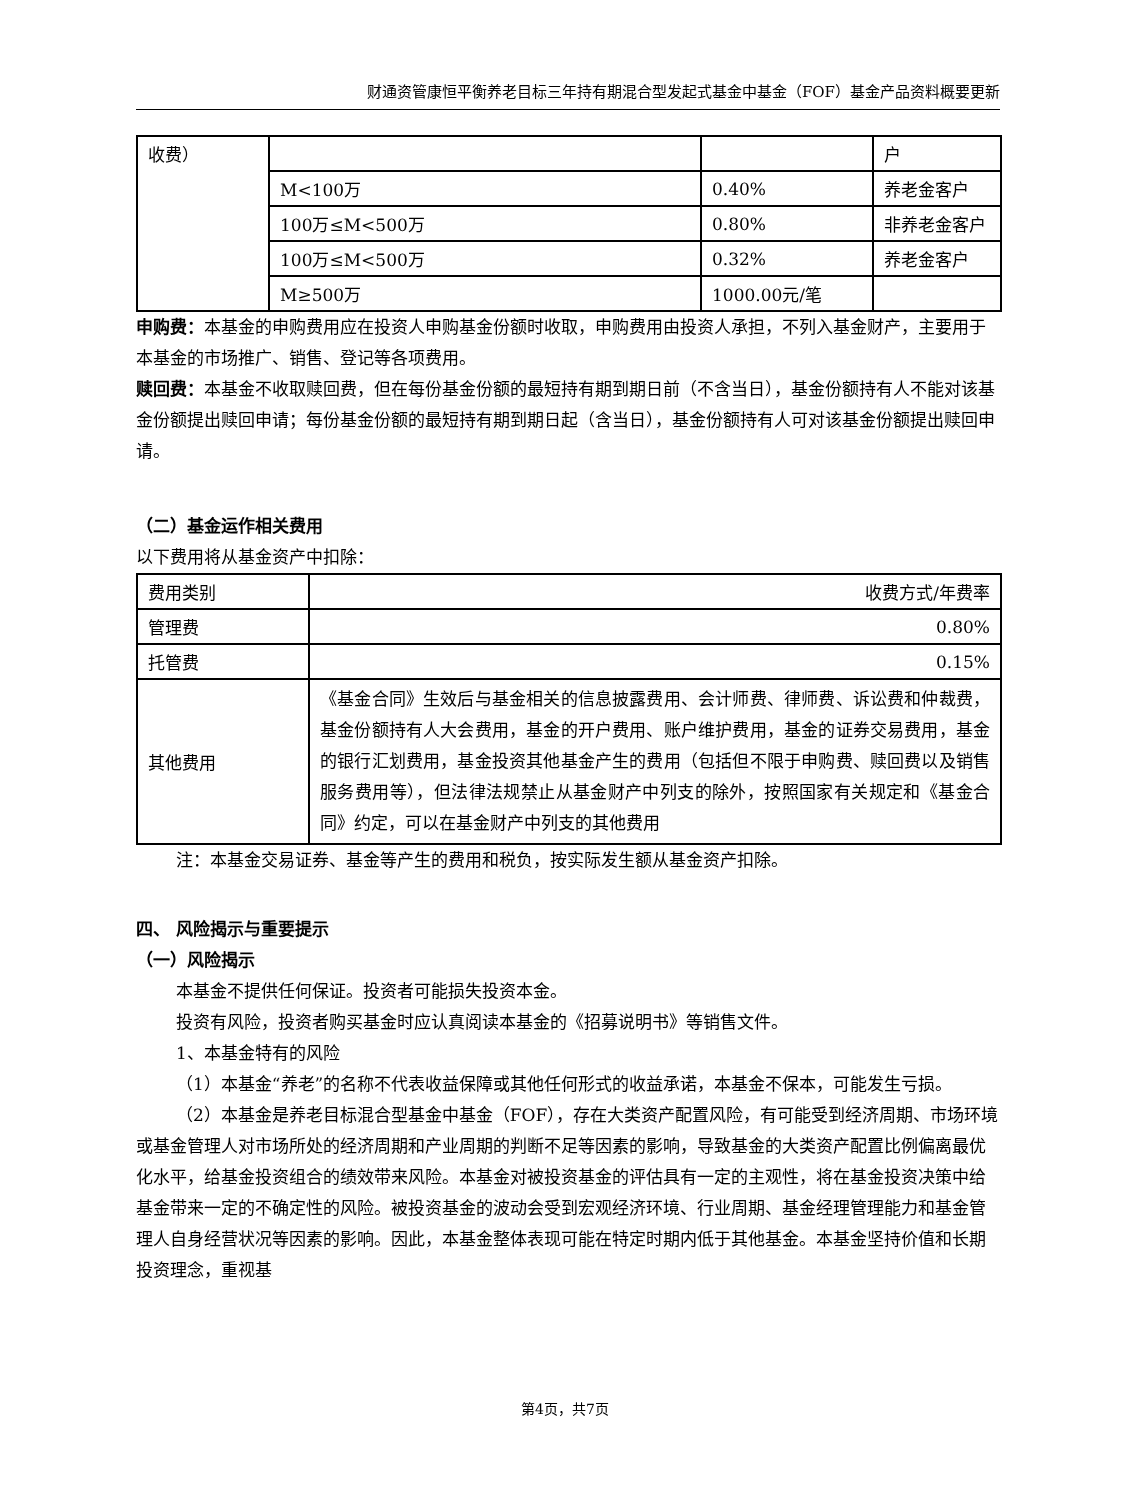财通资管康恒平衡养老目标三年持有期混合型发起式基金中基金（FOF）基金产品资料概要更新
| 收费） | | | 户 |
| | M<100万 | 0.40% | 养老金客户 |
| | 100万≤M<500万 | 0.80% | 非养老金客户 |
| | 100万≤M<500万 | 0.32% | 养老金客户 |
| | M≥500万 | 1000.00元/笔 | |
申购费：本基金的申购费用应在投资人申购基金份额时收取，申购费用由投资人承担，不列入基金财产，主要用于本基金的市场推广、销售、登记等各项费用。
赎回费：本基金不收取赎回费，但在每份基金份额的最短持有期到期日前（不含当日），基金份额持有人不能对该基金份额提出赎回申请；每份基金份额的最短持有期到期日起（含当日），基金份额持有人可对该基金份额提出赎回申请。
（二）基金运作相关费用
以下费用将从基金资产中扣除：
| 费用类别 | 收费方式/年费率 |
| 管理费 | 0.80% |
| 托管费 | 0.15% |
| 其他费用 | 《基金合同》生效后与基金相关的信息披露费用、会计师费、律师费、诉讼费和仲裁费，基金份额持有人大会费用，基金的开户费用、账户维护费用，基金的证券交易费用，基金的银行汇划费用，基金投资其他基金产生的费用（包括但不限于申购费、赎回费以及销售服务费用等），但法律法规禁止从基金财产中列支的除外，按照国家有关规定和《基金合同》约定，可以在基金财产中列支的其他费用 |
注：本基金交易证券、基金等产生的费用和税负，按实际发生额从基金资产扣除。
四、 风险揭示与重要提示
（一）风险揭示
本基金不提供任何保证。投资者可能损失投资本金。
投资有风险，投资者购买基金时应认真阅读本基金的《招募说明书》等销售文件。
1、本基金特有的风险
（1）本基金“养老”的名称不代表收益保障或其他任何形式的收益承诺，本基金不保本，可能发生亏损。
（2）本基金是养老目标混合型基金中基金（FOF），存在大类资产配置风险，有可能受到经济周期、市场环境或基金管理人对市场所处的经济周期和产业周期的判断不足等因素的影响，导致基金的大类资产配置比例偏离最优化水平，给基金投资组合的绩效带来风险。本基金对被投资基金的评估具有一定的主观性，将在基金投资决策中给基金带来一定的不确定性的风险。被投资基金的波动会受到宏观经济环境、行业周期、基金经理管理能力和基金管理人自身经营状况等因素的影响。因此，本基金整体表现可能在特定时期内低于其他基金。本基金坚持价值和长期投资理念，重视基
第4页，共7页